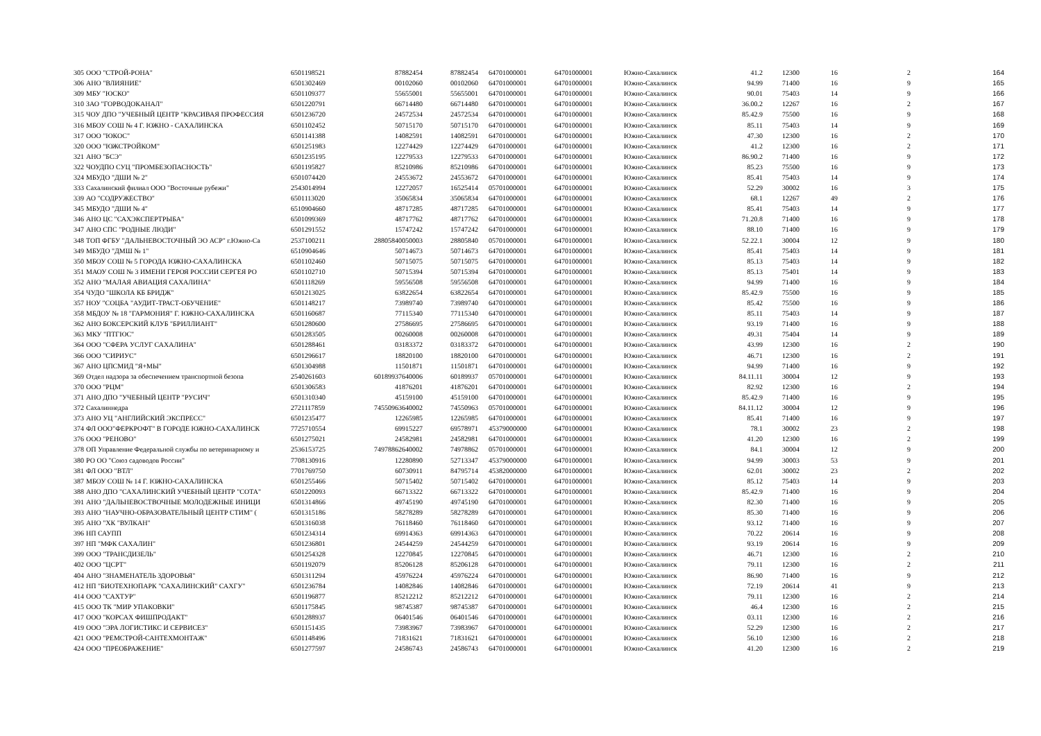| 305 | ООО "СТРОЙ-РОНА" | 6501198521 | 87882454 | 87882454 | 64701000001 | 64701000001 | Южно-Сахалинск | 41.2 | 12300 | 16 | 2 | 164 |
| 306 | АНО "ВЛИЯНИЕ" | 6501302469 | 00102060 | 00102060 | 64701000001 | 64701000001 | Южно-Сахалинск | 94.99 | 71400 | 16 | 9 | 165 |
| 309 | МБУ "ЮСКО" | 6501109377 | 55655001 | 55655001 | 64701000001 | 64701000001 | Южно-Сахалинск | 90.01 | 75403 | 14 | 9 | 166 |
| 310 | ЗАО "ГОРВОДОКАНАЛ" | 6501220791 | 66714480 | 66714480 | 64701000001 | 64701000001 | Южно-Сахалинск | 36.00.2 | 12267 | 16 | 2 | 167 |
| 315 | ЧОУ ДПО "УЧЕБНЫЙ ЦЕНТР "КРАСИВАЯ ПРОФЕССИЯ | 6501236720 | 24572534 | 24572534 | 64701000001 | 64701000001 | Южно-Сахалинск | 85.42.9 | 75500 | 16 | 9 | 168 |
| 316 | МБОУ СОШ № 4 Г. ЮЖНО - САХАЛИНСКА | 6501102452 | 50715170 | 50715170 | 64701000001 | 64701000001 | Южно-Сахалинск | 85.11 | 75403 | 14 | 9 | 169 |
| 317 | ООО "ЮКОС" | 6501141388 | 14082591 | 14082591 | 64701000001 | 64701000001 | Южно-Сахалинск | 47.30 | 12300 | 16 | 2 | 170 |
| 320 | ООО "ЮЖСТРОЙКОМ" | 6501251983 | 12274429 | 12274429 | 64701000001 | 64701000001 | Южно-Сахалинск | 41.2 | 12300 | 16 | 2 | 171 |
| 321 | АНО "БСЭ" | 6501235195 | 12279533 | 12279533 | 64701000001 | 64701000001 | Южно-Сахалинск | 86.90.2 | 71400 | 16 | 9 | 172 |
| 322 | ЧОУДПО СУЦ "ПРОМБЕЗОПАСНОСТЬ" | 6501195827 | 85210986 | 85210986 | 64701000001 | 64701000001 | Южно-Сахалинск | 85.23 | 75500 | 16 | 9 | 173 |
| 324 | МБУДО "ДШИ № 2" | 6501074420 | 24553672 | 24553672 | 64701000001 | 64701000001 | Южно-Сахалинск | 85.41 | 75403 | 14 | 9 | 174 |
| 333 | Сахалинский филиал ООО "Восточные рубежи" | 2543014994 | 12272057 | 16525414 | 05701000001 | 64701000001 | Южно-Сахалинск | 52.29 | 30002 | 16 | 3 | 175 |
| 339 | АО "СОДРУЖЕСТВО" | 6501113020 | 35065834 | 35065834 | 64701000001 | 64701000001 | Южно-Сахалинск | 68.1 | 12267 | 49 | 2 | 176 |
| 345 | МБУДО "ДШИ № 4" | 6510904660 | 48717285 | 48717285 | 64701000001 | 64701000001 | Южно-Сахалинск | 85.41 | 75403 | 14 | 9 | 177 |
| 346 | АНО ЦС "САХЭКСПЕРТРЫБА" | 6501099369 | 48717762 | 48717762 | 64701000001 | 64701000001 | Южно-Сахалинск | 71.20.8 | 71400 | 16 | 9 | 178 |
| 347 | АНО СПС "РОДНЫЕ ЛЮДИ" | 6501291552 | 15747242 | 15747242 | 64701000001 | 64701000001 | Южно-Сахалинск | 88.10 | 71400 | 16 | 9 | 179 |
| 348 | ТОП ФГБУ "ДАЛЬНЕВОСТОЧНЫЙ ЭО АСР" г.Южно-Са | 2537100211 | 28805840050003 | 28805840 | 05701000001 | 64701000001 | Южно-Сахалинск | 52.22.1 | 30004 | 12 | 9 | 180 |
| 349 | МБУДО "ДМШ № 1" | 6510904646 | 50714673 | 50714673 | 64701000001 | 64701000001 | Южно-Сахалинск | 85.41 | 75403 | 14 | 9 | 181 |
| 350 | МБОУ СОШ № 5 ГОРОДА ЮЖНО-САХАЛИНСКА | 6501102460 | 50715075 | 50715075 | 64701000001 | 64701000001 | Южно-Сахалинск | 85.13 | 75403 | 14 | 9 | 182 |
| 351 | МАОУ СОШ № 3 ИМЕНИ ГЕРОЯ РОССИИ СЕРГЕЯ РО | 6501102710 | 50715394 | 50715394 | 64701000001 | 64701000001 | Южно-Сахалинск | 85.13 | 75401 | 14 | 9 | 183 |
| 352 | АНО "МАЛАЯ АВИАЦИЯ САХАЛИНА" | 6501118269 | 59556508 | 59556508 | 64701000001 | 64701000001 | Южно-Сахалинск | 94.99 | 71400 | 16 | 9 | 184 |
| 354 | ЧУДО "ШКОЛА КБ БРИДЖ" | 6501213025 | 63822654 | 63822654 | 64701000001 | 64701000001 | Южно-Сахалинск | 85.42.9 | 75500 | 16 | 9 | 185 |
| 357 | НОУ "СОЦБА "АУДИТ-ТРАСТ-ОБУЧЕНИЕ" | 6501148217 | 73989740 | 73989740 | 64701000001 | 64701000001 | Южно-Сахалинск | 85.42 | 75500 | 16 | 9 | 186 |
| 358 | МБДОУ № 18 "ГАРМОНИЯ" Г. ЮЖНО-САХАЛИНСКА | 6501160687 | 77115340 | 77115340 | 64701000001 | 64701000001 | Южно-Сахалинск | 85.11 | 75403 | 14 | 9 | 187 |
| 362 | АНО БОКСЕРСКИЙ КЛУБ "БРИЛЛИАНТ" | 6501280600 | 27586695 | 27586695 | 64701000001 | 64701000001 | Южно-Сахалинск | 93.19 | 71400 | 16 | 9 | 188 |
| 363 | МКУ "ПТГЮС" | 6501283505 | 00260008 | 00260008 | 64701000001 | 64701000001 | Южно-Сахалинск | 49.31 | 75404 | 14 | 9 | 189 |
| 364 | ООО "СФЕРА УСЛУГ САХАЛИНА" | 6501288461 | 03183372 | 03183372 | 64701000001 | 64701000001 | Южно-Сахалинск | 43.99 | 12300 | 16 | 2 | 190 |
| 366 | ООО "СИРИУС" | 6501296617 | 18820100 | 18820100 | 64701000001 | 64701000001 | Южно-Сахалинск | 46.71 | 12300 | 16 | 2 | 191 |
| 367 | АНО ЦПСМИД "Я+МЫ" | 6501304988 | 11501871 | 11501871 | 64701000001 | 64701000001 | Южно-Сахалинск | 94.99 | 71400 | 16 | 9 | 192 |
| 369 | Отдел надзора за обеспечением транспортной безопа | 2540261603 | 60189937640006 | 60189937 | 05701000001 | 64701000001 | Южно-Сахалинск | 84.11.11 | 30004 | 12 | 9 | 193 |
| 370 | ООО "РЦМ" | 6501306583 | 41876201 | 41876201 | 64701000001 | 64701000001 | Южно-Сахалинск | 82.92 | 12300 | 16 | 2 | 194 |
| 371 | АНО ДПО "УЧЕБНЫЙ ЦЕНТР "РУСИЧ" | 6501310340 | 45159100 | 45159100 | 64701000001 | 64701000001 | Южно-Сахалинск | 85.42.9 | 71400 | 16 | 9 | 195 |
| 372 | Сахалиннедра | 2721117859 | 74550963640002 | 74550963 | 05701000001 | 64701000001 | Южно-Сахалинск | 84.11.12 | 30004 | 12 | 9 | 196 |
| 373 | АНО УЦ "АНГЛИЙСКИЙ ЭКСПРЕСС" | 6501235477 | 12265985 | 12265985 | 64701000001 | 64701000001 | Южно-Сахалинск | 85.41 | 71400 | 16 | 9 | 197 |
| 374 | ФЛ ООО"ФЕРКРОФТ" В ГОРОДЕ ЮЖНО-САХАЛИНСК | 7725710554 | 69915227 | 69578971 | 45379000000 | 64701000001 | Южно-Сахалинск | 78.1 | 30002 | 23 | 2 | 198 |
| 376 | ООО "РЕНОВО" | 6501275021 | 24582981 | 24582981 | 64701000001 | 64701000001 | Южно-Сахалинск | 41.20 | 12300 | 16 | 2 | 199 |
| 378 | ОП Управление Федеральной службы по ветеринарному и | 2536153725 | 74978862640002 | 74978862 | 05701000001 | 64701000001 | Южно-Сахалинск | 84.1 | 30004 | 12 | 9 | 200 |
| 380 | РО ОО "Союз садоводов России" | 7708130916 | 12280890 | 52713347 | 45379000000 | 64701000001 | Южно-Сахалинск | 94.99 | 30003 | 53 | 9 | 201 |
| 381 | ФЛ ООО "ВТЛ" | 7701769750 | 60730911 | 84795714 | 45382000000 | 64701000001 | Южно-Сахалинск | 62.01 | 30002 | 23 | 2 | 202 |
| 387 | МБОУ СОШ № 14 Г. ЮЖНО-САХАЛИНСКА | 6501255466 | 50715402 | 50715402 | 64701000001 | 64701000001 | Южно-Сахалинск | 85.12 | 75403 | 14 | 9 | 203 |
| 388 | АНО ДПО "САХАЛИНСКИЙ УЧЕБНЫЙ ЦЕНТР "СОТА" | 6501220093 | 66713322 | 66713322 | 64701000001 | 64701000001 | Южно-Сахалинск | 85.42.9 | 71400 | 16 | 9 | 204 |
| 391 | АНО "ДАЛЬНЕВОСТВОЧНЫЕ МОЛОДЕЖНЫЕ ИНИЦИ | 6501314866 | 49745190 | 49745190 | 64701000001 | 64701000001 | Южно-Сахалинск | 82.30 | 71400 | 16 | 9 | 205 |
| 393 | АНО "НАУЧНО-ОБРАЗОВАТЕЛЬНЫЙ ЦЕНТР СТИМ" ( | 6501315186 | 58278289 | 58278289 | 64701000001 | 64701000001 | Южно-Сахалинск | 85.30 | 71400 | 16 | 9 | 206 |
| 395 | АНО "ХК "ВУЛКАН" | 6501316038 | 76118460 | 76118460 | 64701000001 | 64701000001 | Южно-Сахалинск | 93.12 | 71400 | 16 | 9 | 207 |
| 396 | НП САУПП | 6501234314 | 69914363 | 69914363 | 64701000001 | 64701000001 | Южно-Сахалинск | 70.22 | 20614 | 16 | 9 | 208 |
| 397 | НП "МФК САХАЛИН" | 6501236801 | 24544259 | 24544259 | 64701000001 | 64701000001 | Южно-Сахалинск | 93.19 | 20614 | 16 | 9 | 209 |
| 399 | ООО "ТРАНСДИЗЕЛЬ" | 6501254328 | 12270845 | 12270845 | 64701000001 | 64701000001 | Южно-Сахалинск | 46.71 | 12300 | 16 | 2 | 210 |
| 402 | ООО "ЦСРТ" | 6501192079 | 85206128 | 85206128 | 64701000001 | 64701000001 | Южно-Сахалинск | 79.11 | 12300 | 16 | 2 | 211 |
| 404 | АНО "ЗНАМЕНАТЕЛЬ ЗДОРОВЬЯ" | 6501311294 | 45976224 | 45976224 | 64701000001 | 64701000001 | Южно-Сахалинск | 86.90 | 71400 | 16 | 9 | 212 |
| 412 | НП "БИОТЕХНОПАРК "САХАЛИНСКИЙ" САХГУ" | 6501236784 | 14082846 | 14082846 | 64701000001 | 64701000001 | Южно-Сахалинск | 72.19 | 20614 | 41 | 9 | 213 |
| 414 | ООО "САХТУР" | 6501196877 | 85212212 | 85212212 | 64701000001 | 64701000001 | Южно-Сахалинск | 79.11 | 12300 | 16 | 2 | 214 |
| 415 | ООО ТК "МИР УПАКОВКИ" | 6501175845 | 98745387 | 98745387 | 64701000001 | 64701000001 | Южно-Сахалинск | 46.4 | 12300 | 16 | 2 | 215 |
| 417 | ООО "КОРСАХ ФИШПРОДАКТ" | 6501288937 | 06401546 | 06401546 | 64701000001 | 64701000001 | Южно-Сахалинск | 03.11 | 12300 | 16 | 2 | 216 |
| 419 | ООО "ЭРА ЛОГИСТИКС И СЕРВИСЕЗ" | 6501151435 | 73983967 | 73983967 | 64701000001 | 64701000001 | Южно-Сахалинск | 52.29 | 12300 | 16 | 2 | 217 |
| 421 | ООО "РЕМСТРОЙ-САНТЕХМОНТАЖ" | 6501148496 | 71831621 | 71831621 | 64701000001 | 64701000001 | Южно-Сахалинск | 56.10 | 12300 | 16 | 2 | 218 |
| 424 | ООО "ПРЕОБРАЖЕНИЕ" | 6501277597 | 24586743 | 24586743 | 64701000001 | 64701000001 | Южно-Сахалинск | 41.20 | 12300 | 16 | 2 | 219 |